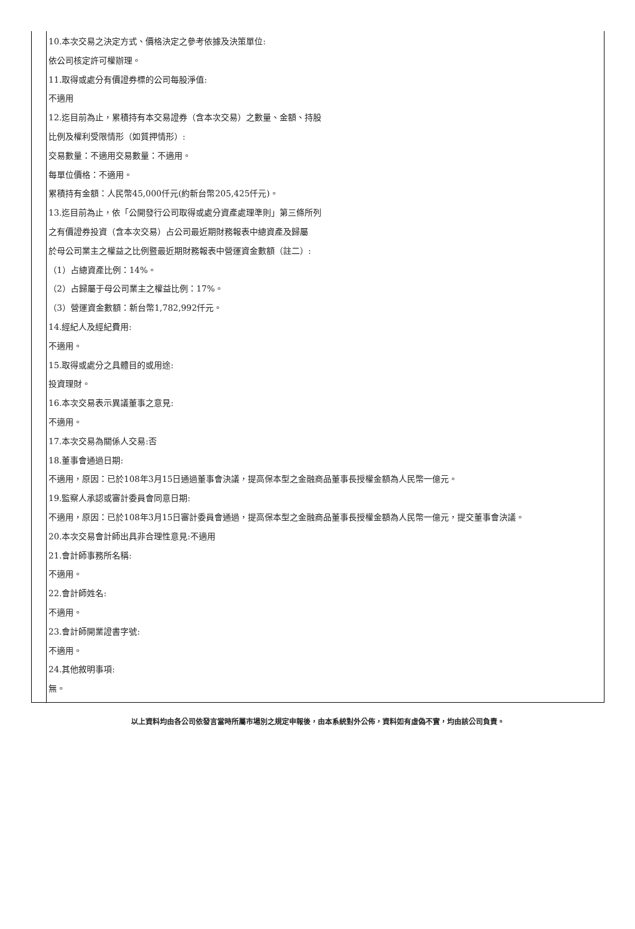| | 10.本次交易之決定方式、價格決定之參考依據及決策單位: 依公司核定許可權辦理。 11.取得或處分有價證券標的公司每股淨值: 不適用 12.迄目前為止，累積持有本交易證券（含本次交易）之數量、金額、持股 比例及權利受限情形（如質押情形）: 交易數量：不適用交易數量：不適用。 每單位價格：不適用。 累積持有金額：人民幣45,000仟元(約新台幣205,425仟元)。 13.迄目前為止，依「公開發行公司取得或處分資產處理準則」第三條所列 之有價證券投資（含本次交易）占公司最近期財務報表中總資產及歸屬 於母公司業主之權益之比例暨最近期財務報表中營運資金數額（註二）: （1）占總資產比例：14%。 （2）占歸屬于母公司業主之權益比例：17%。 （3）營運資金數額：新台幣1,782,992仟元。 14.經紀人及經紀費用: 不適用。 15.取得或處分之具體目的或用途: 投資理財。 16.本次交易表示異議董事之意見: 不適用。 17.本次交易為關係人交易:否 18.董事會通過日期: 不適用，原因：已於108年3月15日通過董事會決議，提高保本型之金融商品董事長授權金額為人民幣一億元。 19.監察人承認或審計委員會同意日期: 不適用，原因：已於108年3月15日審計委員會通過，提高保本型之金融商品董事長授權金額為人民幣一億元，提交董事會決議。 20.本次交易會計師出具非合理性意見:不適用 21.會計師事務所名稱: 不適用。 22.會計師姓名: 不適用。 23.會計師開業證書字號: 不適用。 24.其他敘明事項: 無。 |
以上資料均由各公司依發言當時所屬市場別之規定申報後，由本系統對外公佈，資料如有虛偽不實，均由該公司負責。